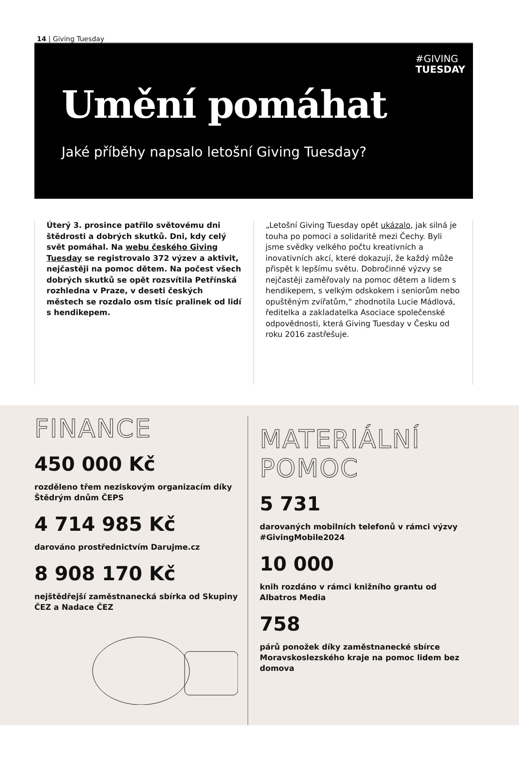14 | Giving Tuesday
#GIVING
TUESDAY
Umění pomáhat
Jaké příběhy napsalo letošní Giving Tuesday?
Úterý 3. prosince patřilo světovému dni štědrosti a dobrých skutků. Dni, kdy celý svět pomáhal. Na webu českého Giving Tuesday se registrovalo 372 výzev a aktivit, nejčastěji na pomoc dětem. Na počest všech dobrých skutků se opět rozsvítila Petřínská rozhledna v Praze, v deseti českých městech se rozdalo osm tisíc pralinek od lidí s hendikepem.
„Letošní Giving Tuesday opět ukázalo, jak silná je touha po pomoci a solidaritě mezi Čechy. Byli jsme svědky velkého počtu kreativních a inovativních akcí, které dokazují, že každý může přispět k lepšímu světu. Dobročinné výzvy se nejčastěji zaměřovaly na pomoc dětem a lidem s hendikepem, s velkým odskokem i seniorům nebo opuštěným zvířatům,“ zhodnotila Lucie Mádlová, ředitelka a zakladatelka Asociace společenské odpovědnosti, která Giving Tuesday v Česku od roku 2016 zastřešuje.
FINANCE
450 000 Kč
rozděleno třem neziskovým organizacím díky Štědrým dnům ČEPS
4 714 985 Kč
darováno prostřednictvím Darujme.cz
8 908 170 Kč
nejštědřejší zaměstnanecká sbírka od Skupiny ČEZ a Nadace ČEZ
MATERIÁLNÍ
POMOC
5 731
darovaných mobilních telefonů v rámci výzvy #GivingMobile2024
10 000
knih rozdáno v rámci knižního grantu od Albatros Media
758
párů ponožek díky zaměstnanecké sbírce Moravskoslezského kraje na pomoc lidem bez domova